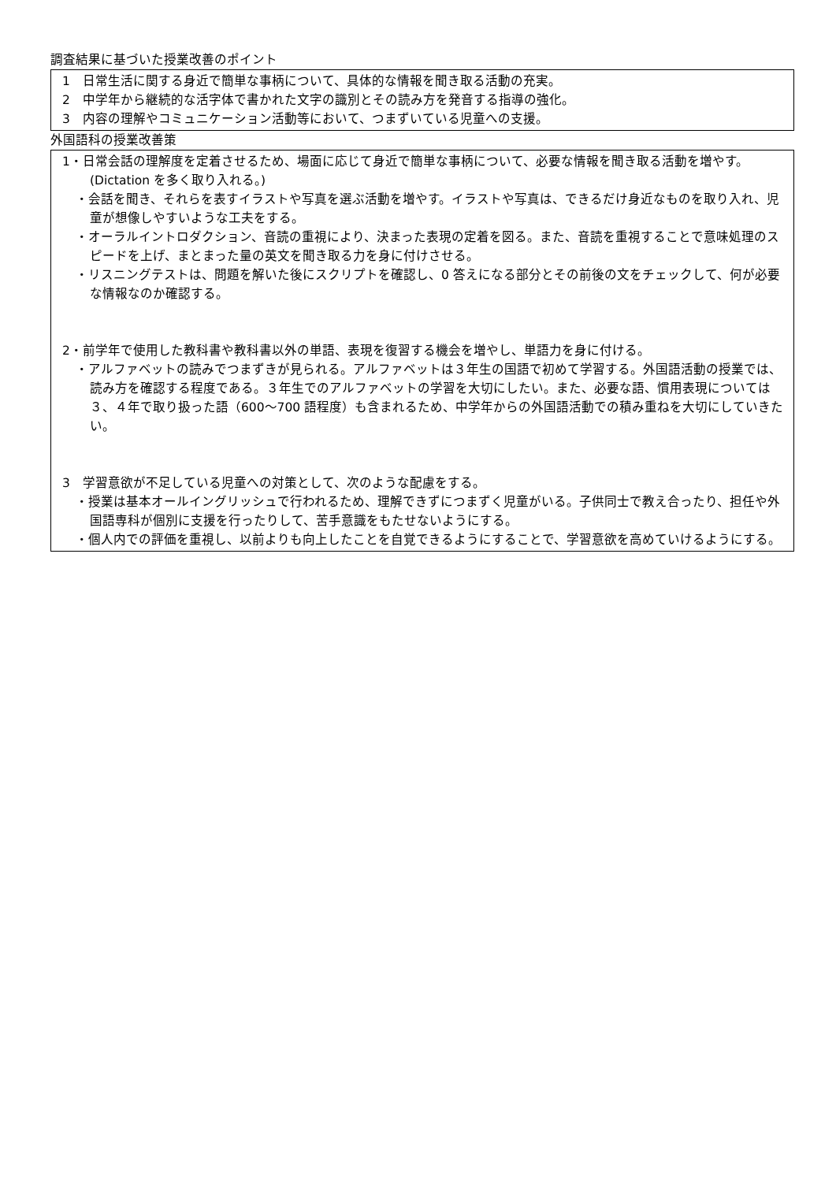調査結果に基づいた授業改善のポイント
1　日常生活に関する身近で簡単な事柄について、具体的な情報を聞き取る活動の充実。
2　中学年から継続的な活字体で書かれた文字の識別とその読み方を発音する指導の強化。
3　内容の理解やコミュニケーション活動等において、つまずいている児童への支援。
外国語科の授業改善策
1・日常会話の理解度を定着させるため、場面に応じて身近で簡単な事柄について、必要な情報を聞き取る活動を増やす。(Dictation を多く取り入れる。)
・会話を聞き、それらを表すイラストや写真を選ぶ活動を増やす。イラストや写真は、できるだけ身近なものを取り入れ、児童が想像しやすいような工夫をする。
・オーラルイントロダクション、音読の重視により、決まった表現の定着を図る。また、音読を重視することで意味処理のスピードを上げ、まとまった量の英文を聞き取る力を身に付けさせる。
・リスニングテストは、問題を解いた後にスクリプトを確認し、0 答えになる部分とその前後の文をチェックして、何が必要な情報なのか確認する。
2・前学年で使用した教科書や教科書以外の単語、表現を復習する機会を増やし、単語力を身に付ける。
・アルファベットの読みでつまずきが見られる。アルファベットは３年生の国語で初めて学習する。外国語活動の授業では、読み方を確認する程度である。３年生でのアルファベットの学習を大切にしたい。また、必要な語、慣用表現については３、４年で取り扱った語（600～700 語程度）も含まれるため、中学年からの外国語活動での積み重ねを大切にしていきたい。
3　学習意欲が不足している児童への対策として、次のような配慮をする。
・授業は基本オールイングリッシュで行われるため、理解できずにつまずく児童がいる。子供同士で教え合ったり、担任や外国語専科が個別に支援を行ったりして、苦手意識をもたせないようにする。
・個人内での評価を重視し、以前よりも向上したことを自覚できるようにすることで、学習意欲を高めていけるようにする。